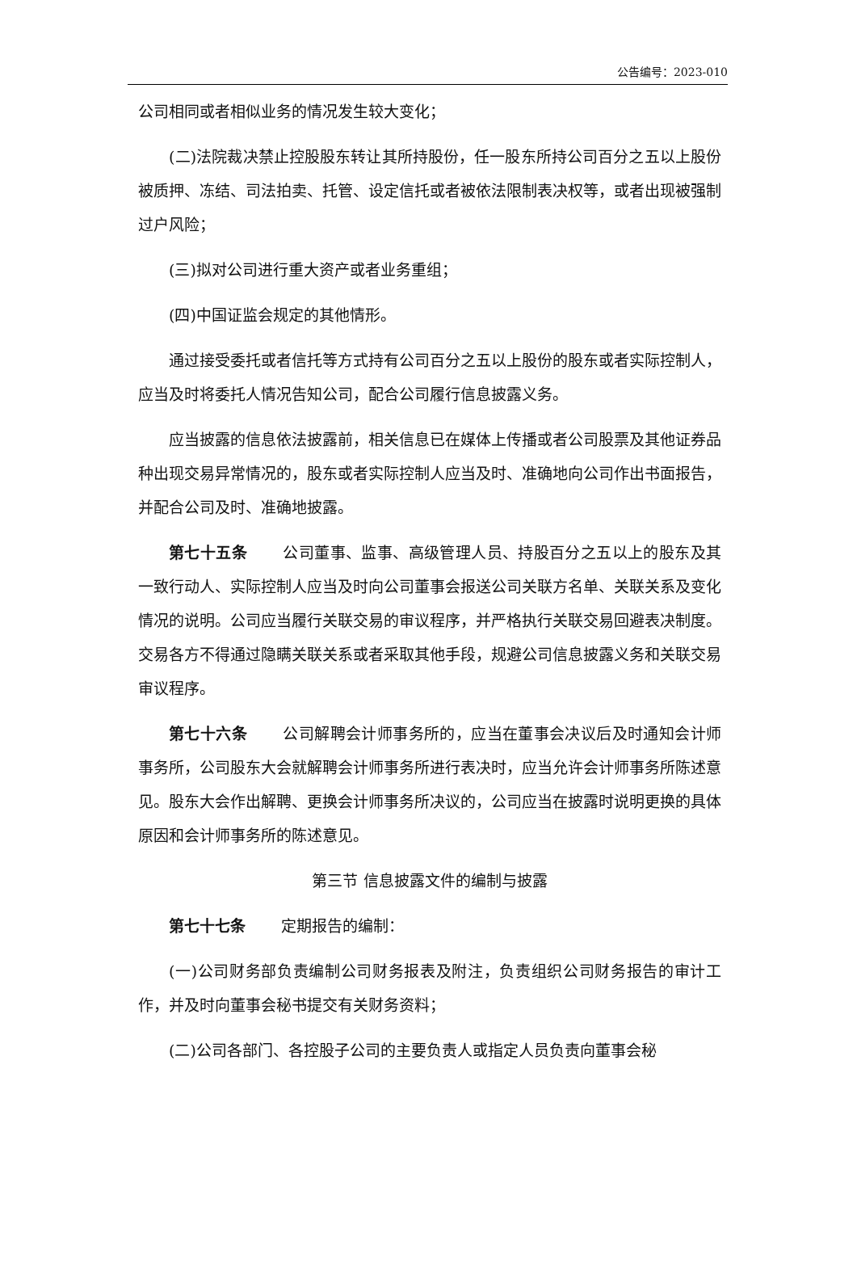公告编号：2023-010
公司相同或者相似业务的情况发生较大变化；
(二)法院裁决禁止控股股东转让其所持股份，任一股东所持公司百分之五以上股份被质押、冻结、司法拍卖、托管、设定信托或者被依法限制表决权等，或者出现被强制过户风险；
(三)拟对公司进行重大资产或者业务重组；
(四)中国证监会规定的其他情形。
通过接受委托或者信托等方式持有公司百分之五以上股份的股东或者实际控制人，应当及时将委托人情况告知公司，配合公司履行信息披露义务。
应当披露的信息依法披露前，相关信息已在媒体上传播或者公司股票及其他证券品种出现交易异常情况的，股东或者实际控制人应当及时、准确地向公司作出书面报告，并配合公司及时、准确地披露。
第七十五条 公司董事、监事、高级管理人员、持股百分之五以上的股东及其一致行动人、实际控制人应当及时向公司董事会报送公司关联方名单、关联关系及变化情况的说明。公司应当履行关联交易的审议程序，并严格执行关联交易回避表决制度。交易各方不得通过隐瞒关联关系或者采取其他手段，规避公司信息披露义务和关联交易审议程序。
第七十六条 公司解聘会计师事务所的，应当在董事会决议后及时通知会计师事务所，公司股东大会就解聘会计师事务所进行表决时，应当允许会计师事务所陈述意见。股东大会作出解聘、更换会计师事务所决议的，公司应当在披露时说明更换的具体原因和会计师事务所的陈述意见。
第三节 信息披露文件的编制与披露
第七十七条 定期报告的编制：
(一)公司财务部负责编制公司财务报表及附注，负责组织公司财务报告的审计工作，并及时向董事会秘书提交有关财务资料；
(二)公司各部门、各控股子公司的主要负责人或指定人员负责向董事会秘